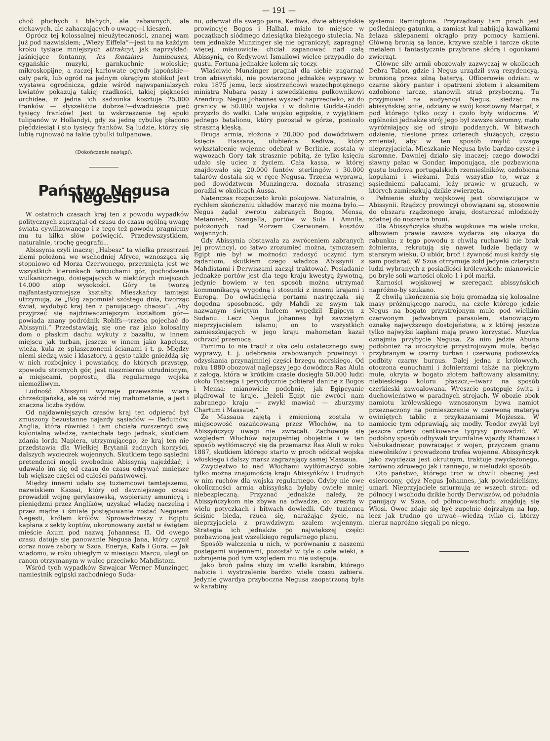— 191 —
choć płochych i błahych, ale zabawnych, ale ciekawych, ale zahaczających o uwagę—i kieszeń.
Oprócz tej kolossalnej nieużyteczności, znanej wam już pod nazwiskiem; „Wieży Eiffela“—jest tu na każdym kroku tysiące mniejszych attrakcyi, jak naprzykład: jaśniejące fontanny, les fontaines lumineuses, cygańskie muzyki, garnkuchnie wołoskie; mikroskopijne, a raczej karłowate ogrody japońskie—cały park, lub ogród na jednym okrągłym stoliku! Jest wystawa ogrodnicza, gdzie wśród najwspanialszych kwiatów pokazują takiej rzadkości, takiej piękności orchidee, iż jedna ich sadzonka kosztuje 25.000 franków — słyszeliście dobrze?—dwadzieścia pięć tysięcy franków! Jest to wskrzeszenie tej epoki tulipanów w Hollandyi, gdy za jednę cybulkę płacono pięćdziesiąt i sto tysięcy franków. Są ludzie, którzy się lubią rujnować na takie cybulki tulipanowe.
(Dokończenie nastąpi).
Państwo Negusa Negesti.
W ostatnich czasach kraj ten z powodu wypadków politycznych zaprzątał od czasu do czasu ogólną uwagę świata cywilizowanego i z tego też powodu pragniemy mu tu kilka słów poświęcić. Przedewszystkiem, naturalnie, trochę geografii...
Abissynia czyli inaczej „Habesz“ ta wielka przestrzeń ziemi położona we wschodniej Afryce, wznosząca się stopniowo od Morza Czerwonego, przerznięta jest we wszystkich kierunkach łańcuchami gór, pochodzenia wulkanicznego, dosięgających w niektórych miejscach 14.000 stóp wysokości. Góry te tworzą najfantastyczniejsze kształty. Mieszkańcy tamtejsi utrzymują, że „Bóg zapomniał szóstego dnia, tworząc świat, wydobyć kraj ten z panującego chaosu“. „Aby przyjrzeć się najdziwaczniejszym kształtom gór—powiada znany podróżnik Rohlfs—trzeba pojechać do Abissynii.“ Przedstawiają się one raz jako kolosalny dom o płaskim dachu wykuty z bazaltu, w innem miejscu jak turban, jeszcze w innem jako kapelusz, wieża, kula ze spłaszczonemi ścianami i t. p. Między niemi siedzą wsie i klasztory, a gęsto także gnieżdżą się w nich rozbójnicy i powstańcy, do których przystęp, zpowodu stromych gór, jest niezmiernie utrudnionym, a miejscami, poprostu, dla regularnego wojska niemożliwym.
Ludność Abissynii wyznaje przeważnie wiarę chrześcijańską, ale są wśród niej mahometanie, a jest i znaczna liczba żydów.
Od najdawniejszych czasów kraj ten odpierać był zmuszony bezustanne najazdy sąsiadów — Beduinów. Anglia, która również i tam chciała rozszerzyć swą kolonialną władzę, zaniechała tego jednak, skutkiem zdania lorda Napiera, utrzymującego, że kraj ten nie przedstawia dla Wielkiej Brytanii żadnych korzyści, dalszych wycieczek wojennych. Skutkiem tego sąsiedni pretendenci mogli swobodnie Abissynią najeżdżać, i udawało im się od czasu do czasu odrywać mniejsze lub większe części od całości państwowej.
Między innemi udało się tuziemcowi tamtejszemu, nazwiskiem Kassai, który od dawniejszego czasu prowadził wojnę gerylasowską, wspierany amunicyą i pieniędzmi przez Anglików, uzyskać władzę naczelną i przez mądre i śmiałe postępowanie zostać Negusem Negesti, królem królów. Sprowadziwszy z Egiptu kapłana z sekty koptów, ukoronowany został w świętem mieście Axum pod nazwą Johannesa II. Od owego czasu datuje się panowanie Negusa Jana, który czynił coraz nowe zabory w Szoa, Enerya, Kafa i Gora. — Jak wiadomo, w roku ubiegłym w miesiącu Marcu, uległ on ranom otrzymanym w walce przeciwko Mahdistom.
Wśród tych wypadków Szwajcar Werner Munzinger, namiestnik egipski zachodniego Suda-
nu, oderwał dla swego pana, Kediwa, dwie abissyńskie prowincyje Bogos i Halhal, miało to miejsce w początkach siódmego dziesiątka bieżącego stulecia. Na tem jednakże Munzinger się nie ograniczył; zapragnął więcej, mianowicie: chciał zapanować nad całą Abissynią, co Kedywowi Ismailowi wielce przypadło do gustu. Fortuna jednakże kołem się toczy.
Właściwie Munzinger pragnął dla siebie zagarnąć tron abissyński, nie powierzono jednakże wyprawy w roku 1875 jemu, lecz siostrzeńcowi wszechpotężnego ministra Nubara paszy i szwedzkiemu pułkownikowi Arendrup. Negus Johannes wyszedł naprzeciwko, aż do granicy w 50.000 wojska i w dolinie Gudda-Guddi przyszło do walki. Całe wojsko egipskie, z wyjątkiem jednego batalionu, który pozostał w górze, poniosło straszną klęską.
Druga armia, złożona z 20.000 pod dowództwem księcia Hassana, ulubieńca Kediwa, który wykształcenie wojenne odebrał w Berlinie, została w wąwozach Gory tak strasznie pobitą, że tylko księciu udało się uciec z życiem. Cała kassa, w której znajdowało się 20.000 funtów sterlingów i 30.000 talarów dostała się w ręce Negusa. Trzecia wyprawa, pod dowództwem Munzingera, doznała strasznej porażki w okolicach Aussa.
Natenczas rozpoczęto kroki pokojowe. Naturalnie, o rychłem skończeniu układów marzyć nie można było.—Negus żądał zwrotu zabranych Bogos, Mensa, Metamneh, Szangalla, portów w Sula i Amnila, położonych nad Morzem Czerwonem, kosztów wojennych.
Gdy Abissynia obstawała za zwróceniem zabranych jej prowincyi, co łatwo zrozumieć można, tymczasem Egipt nie był w możności zadosyć uczynić tym żądaniom, skutkiem czego władzca Abissynii z Mahdistami i Derwiszami zaczął traktować. Posiadanie jednakże portów jest dla tego kraju kwestyą żywotną, jedynie bowiem w ten sposób można utrzymać kommunikacyą wygodną i stosunki z innemi krajami i Europą. Do owładnięcia portami nastręczała się dogodna sposobność, gdy Mahdi ze swym tak nazwanym świętym hufcem wypędził Egipcyn z Sudanu. Lecz Negus Johannes był zawziętym nieprzyjacielem islamu; on to wszystkich zamieszkujących w jego kraju mahometan kazał ochrzcić przemocą.
Pomimo to nie tracił z oka celu ostatecznego swej wyprawy, t. j. odebrania zrabowanych prowincyi i odzyskania przynajmniej części brzegu morskiego. Od roku 1880 obozował najlepszy jego dowódzca Ras Alula z załogą, która w krótkim czasie dosięgła 50.000 ludzi około Tsatsega i peryodycznie pobierał daninę z Bogos i Mensa: mianowicie podobnie, jak Egipcyanie plądrował te kraje. „Jeżeli Egipt nie zwróci nam zabranego kraju — zwykł mawiać — zburzymy Chartum i Massauę.“
Że Massaua zajętą i zmienioną została w miejscowość oszańcowaną przez Włochów, na to Abissyńczycy uwagi nie zwracali. Zachowują się względem Włochów najzupełniej obojętnie i w ten sposób wytłómaczyć się da przemarsz Ras Aluli w roku 1887, skutkiem którego starto w proch oddział wojska włoskiego i dalszy marsz zagrażający samej Massaua.
Zwycięztwo to nad Włochami wytłómaczyć sobie tylko można znajomością kraju Abissyńków i trudnych w nim ruchów dla wojska regularnego. Gdyby nie owe okoliczności armia abissyńska byłaby owiele mniej niebezpieczną. Przyznać jednakże należy, że Abissyńczykom nie zbywa na odwadze, co zresztą w wielu potyczkach i bitwach dowiedli. Gdy tuziemca ściśnie bieda, rzuca się, narażając życie, na nieprzyjaciela z prawdziwym szałem wojennym. Strategia ich jednakże po największej części pozbawioną jest wszelkiego regularnego planu.
Sposób walczenia u nich, w porównaniu z naszemi postępami wojennemi, pozostał w tyle o całe wieki, a uzbrojenie pod tym względem mu nie ustępuje.
Jako broń palna służy im wielki karabin, którego nabicie i wystrzelenie bardzo wiele czasu zabiera. Jedynie gwardya przyboczna Negusa zaopatrzoną była w karabiny
systemu Remingtona. Przyrządzany tam proch jest pośledniego gatunku, a zamiast kul nabijają kawałkami żelaza sklepanemi okrągło przy pomocy kamieni. Główną bronią są lance, krzywe szable i tarcze okute metalem i fantastycznie przybrane skórą i ogonkami zwierząt.
Główne siły armii obozowały zazwyczaj w okolicach Debra Tabor, gdzie i Negus urządził swą rezydencyą, bronioną przez silną bateryą. Officerowie odziani w czarne skóry panter i opatrzeni złotem i aksamitem ozdobione tarcze, stanowili straż przyboczną. Tu przyjmował na audyencyi Negus, siedząc na abissyńskiej sofie, odziany w swój kosztowny Margaf, z pod którego tylko oczy i czoło były widoczne. W ogólności jednakże strój jego był zawsze skromny, mało wyróżniający się od stroju poddanych. W bitwach odzienie, niesione przez czterech służących, często zmieniał, aby w ten sposób zmylić uwagę nieprzyjaciela. Mieszkanie Negusa było bardzo czyste i skromne. Dawniej działo się inaczej; czego dowodzi sławny pałac w Gondar, imponująca, ale pozbawiona gustu budowa portugalskich rzemieślników, ozdobiona kopułami i wieżami. Dziś wszystko to, wraz z sąsiedniemi pałacami, leży prawie w gruzach, w których zamieszkują dzikie zwierzęta.
Pełnienie służby wojskowej jest obowiązujące w Abissynii. Rządzcy prowincyi obowiązani są, stosownie do obszaru rządzonego kraju, dostarczać młodzieży zdatnej do noszenia broni.
Dla Abissyńczyka służba wojskowa ma wiele uroku, albowiem prawie zawsze wydarza się okazya do rabunku; z tego powodu z chwilą ruchawki nie brak żołnierza, rekrutują się nawet ludzie będący w starszym wieku. O ubiór, broń i żywność musi każdy się sam postarać. W Szoa otrzymuje żołd jedynie czterystu ludzi wybranych z posiadłości królewskich: mianowicie po bryle soli wartości około 1 i pół marki.
Karności wojskowej w szeregach abissyńskich napróżno-by szukano.
Z chwilą ukończenia się boju gromadzą się kolosalne masy próżnującego narodu, na czele którego jedzie Negus na bogato przystrojonym mule pod wielkim czerwonym jedwabnym parasolem, stanowiącym oznakę najwyższego dostojeństwa, a z której jeszcze tylko najwyżsi kapłani mają prawo korzystać. Muzyka oznajmia przybycie Negusa. Za nim jedzie Abuna podobnież na uroczyście przystrojowym mule, będąc przybranym w czarny turban i czerwoną podszewką podbity czarny burnus. Dalej jedna z królowych, otoczona eunuchami i żołnierzami także na pięknym mule, okryta w bogato złotem haftowany aksamitny, niebieskiego koloru płaszcz,—twarz na sposób czerkieski zawoalowana. Wreszcie postępuje świta i duchowieństwo w paradnych strojach. W obozie obok namiotu królewskiego wznoszonym bywa namiot przeznaczony na pomieszczenie w czerwoną materyą owiniętych tablic z przykazaniami Mojżesza. W namiocie tym odprawiają się modły. Teodor zwykł był jeszcze cztery centkowane tygrysy prowadzić. W podobny sposób odbywali tryumfalne wjazdy Rhamzes i Nebukadnezar, powracając z wojen, przyczem gnano niewolników i prowadzono trofea wojenne. Abissyńczyk jako zwycięzca jest okrutnym, traktuje zwyciężonego, zarówno zdrowego jak i rannego, w nieludzki sposób.
Oto państwo, którego tron w chwili obecnej jest osierocony, gdyż Negus Johannes, jak powiedzieliśmy, umarł. Nieprzyjaciele szturmują ze wszech stron: od północy i wschodu dzikie hordy Derwiszów, od południa panujący w Szoa, od północo-wschodu znajdują się Włosi. Owoc zdaje się być zupełnie dojrzałym na łup, lecz jak trudno go urwać—wiedzą tylko ci, którzy nieraz napróżno sięgali po niego.